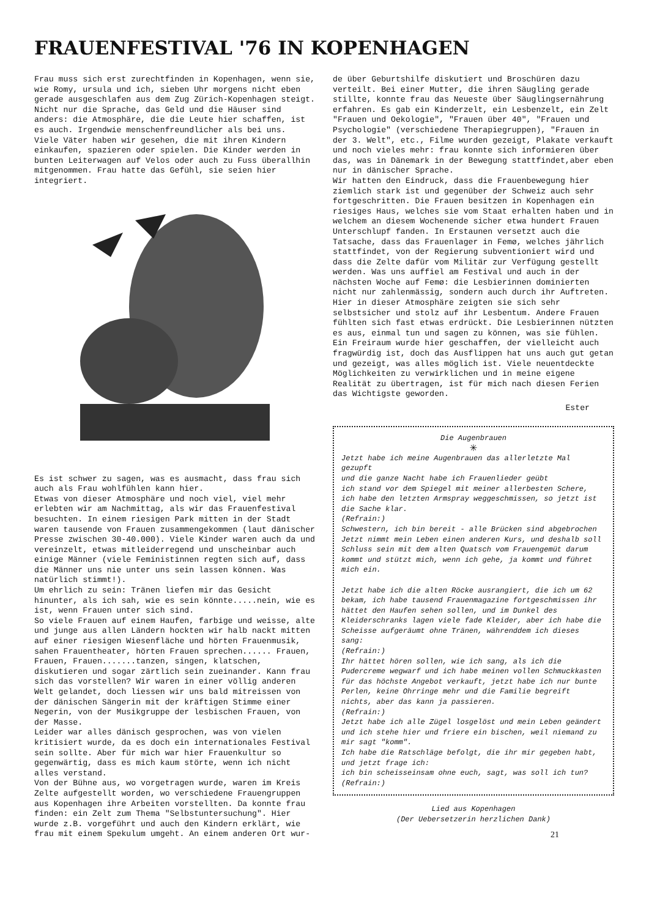FRAUENFESTIVAL '76 IN KOPENHAGEN
Frau muss sich erst zurechtfinden in Kopenhagen, wenn sie, wie Romy, ursula und ich, sieben Uhr morgens nicht eben gerade ausgeschlafen aus dem Zug Zürich-Kopenhagen steigt. Nicht nur die Sprache, das Geld und die Häuser sind anders: die Atmosphäre, die die Leute hier schaffen, ist es auch. Irgendwie menschenfreundlicher als bei uns.
Viele Väter haben wir gesehen, die mit ihren Kindern einkaufen, spazieren oder spielen. Die Kinder werden in bunten Leiterwagen auf Velos oder auch zu Fuss überallhin mitgenommen. Frau hatte das Gefühl, sie seien hier integriert.
Es ist schwer zu sagen, was es ausmacht, dass frau sich auch als Frau wohlfühlen kann hier.
Etwas von dieser Atmosphäre und noch viel, viel mehr erlebten wir am Nachmittag, als wir das Frauenfestival besuchten. In einem riesigen Park mitten in der Stadt waren tausende von Frauen zusammengekommen (laut dänischer Presse zwischen 30-40.000). Viele Kinder waren auch da und vereinzelt, etwas mitleiderregend und unscheinbar auch einige Männer (viele Feministinnen regten sich auf, dass die Männer uns nie unter uns sein lassen können. Was natürlich stimmt!).
Um ehrlich zu sein: Tränen liefen mir das Gesicht hinunter, als ich sah, wie es sein könnte.....nein, wie es ist, wenn Frauen unter sich sind.
So viele Frauen auf einem Haufen, farbige und weisse, alte und junge aus allen Ländern hockten wir halb nackt mitten auf einer riesigen Wiesenfläche und hörten Frauenmusik, sahen Frauentheater, hörten Frauen sprechen...... Frauen, Frauen, Frauen.......tanzen, singen, klatschen, diskutieren und sogar zärtlich sein zueinander. Kann frau sich das vorstellen? Wir waren in einer völlig anderen Welt gelandet, doch liessen wir uns bald mitreissen von der dänischen Sängerin mit der kräftigen Stimme einer Negerin, von der Musikgruppe der lesbischen Frauen, von der Masse.
Leider war alles dänisch gesprochen, was von vielen kritisiert wurde, da es doch ein internationales Festival sein sollte. Aber für mich war hier Frauenkultur so gegenwärtig, dass es mich kaum störte, wenn ich nicht alles verstand.
Von der Bühne aus, wo vorgetragen wurde, waren im Kreis Zelte aufgestellt worden, wo verschiedene Frauengruppen aus Kopenhagen ihre Arbeiten vorstellten. Da konnte frau finden: ein Zelt zum Thema "Selbstuntersuchung". Hier wurde z.B. vorgeführt und auch den Kindern erklärt, wie frau mit einem Spekulum umgeht. An einem anderen Ort wur-
de über Geburtshilfe diskutiert und Broschüren dazu verteilt. Bei einer Mutter, die ihren Säugling gerade stillte, konnte frau das Neueste über Säuglingsernährung erfahren. Es gab ein Kinderzelt, ein Lesbenzelt, ein Zelt "Frauen und Oekologie", "Frauen über 40", "Frauen und Psychologie" (verschiedene Therapiegruppen), "Frauen in der 3. Welt", etc., Filme wurden gezeigt, Plakate verkauft und noch vieles mehr: frau konnte sich informieren über das, was in Dänemark in der Bewegung stattfindet,aber eben nur in dänischer Sprache.
Wir hatten den Eindruck, dass die Frauenbewegung hier ziemlich stark ist und gegenüber der Schweiz auch sehr fortgeschritten. Die Frauen besitzen in Kopenhagen ein riesiges Haus, welches sie vom Staat erhalten haben und in welchem an diesem Wochenende sicher etwa hundert Frauen Unterschlupf fanden. In Erstaunen versetzt auch die Tatsache, dass das Frauenlager in Femø, welches jährlich stattfindet, von der Regierung subventioniert wird und dass die Zelte dafür vom Militär zur Verfügung gestellt werden. Was uns auffiel am Festival und auch in der nächsten Woche auf Femø: die Lesbierinnen dominierten nicht nur zahlenmässig, sondern auch durch ihr Auftreten. Hier in dieser Atmosphäre zeigten sie sich sehr selbstsicher und stolz auf ihr Lesbentum. Andere Frauen fühlten sich fast etwas erdrückt. Die Lesbierinnen nützten es aus, einmal tun und sagen zu können, was sie fühlen. Ein Freiraum wurde hier geschaffen, der vielleicht auch fragwürdig ist, doch das Ausflippen hat uns auch gut getan und gezeigt, was alles möglich ist. Viele neuentdeckte Möglichkeiten zu verwirklichen und in meine eigene Realität zu übertragen, ist für mich nach diesen Ferien das Wichtigste geworden.
Ester
Die Augenbrauen
✳
Jetzt habe ich meine Augenbrauen das allerletzte Mal gezupft
und die ganze Nacht habe ich Frauenlieder geübt
ich stand vor dem Spiegel mit meiner allerbesten Schere,
ich habe den letzten Armspray weggeschmissen, so jetzt ist die Sache klar.
(Refrain:)
Schwestern, ich bin bereit - alle Brücken sind abgebrochen
Jetzt nimmt mein Leben einen anderen Kurs, und deshalb soll Schluss sein mit dem alten Quatsch vom Frauengemüt darum kommt und stützt mich, wenn ich gehe, ja kommt und führet mich ein.
Jetzt habe ich die alten Röcke ausrangiert, die ich um 62 bekam, ich habe tausend Frauenmagazine fortgeschmissen ihr hättet den Haufen sehen sollen, und im Dunkel des Kleiderschranks lagen viele fade Kleider, aber ich habe die Scheisse aufgeräumt ohne Tränen, währenddem ich dieses sang:
(Refrain:)
Ihr hättet hören sollen, wie ich sang, als ich die Pudercreme wegwarf und ich habe meinen vollen Schmuckkasten für das höchste Angebot verkauft, jetzt habe ich nur bunte Perlen, keine Ohrringe mehr und die Familie begreift nichts, aber das kann ja passieren.
(Refrain:)
Jetzt habe ich alle Zügel losgelöst und mein Leben geändert
und ich stehe hier und friere ein bischen, weil niemand zu mir sagt "komm".
Ich habe die Ratschläge befolgt, die ihr mir gegeben habt, und jetzt frage ich:
ich bin scheisseinsam ohne euch, sagt, was soll ich tun?
(Refrain:)
Lied aus Kopenhagen
(Der Uebersetzerin herzlichen Dank)
21